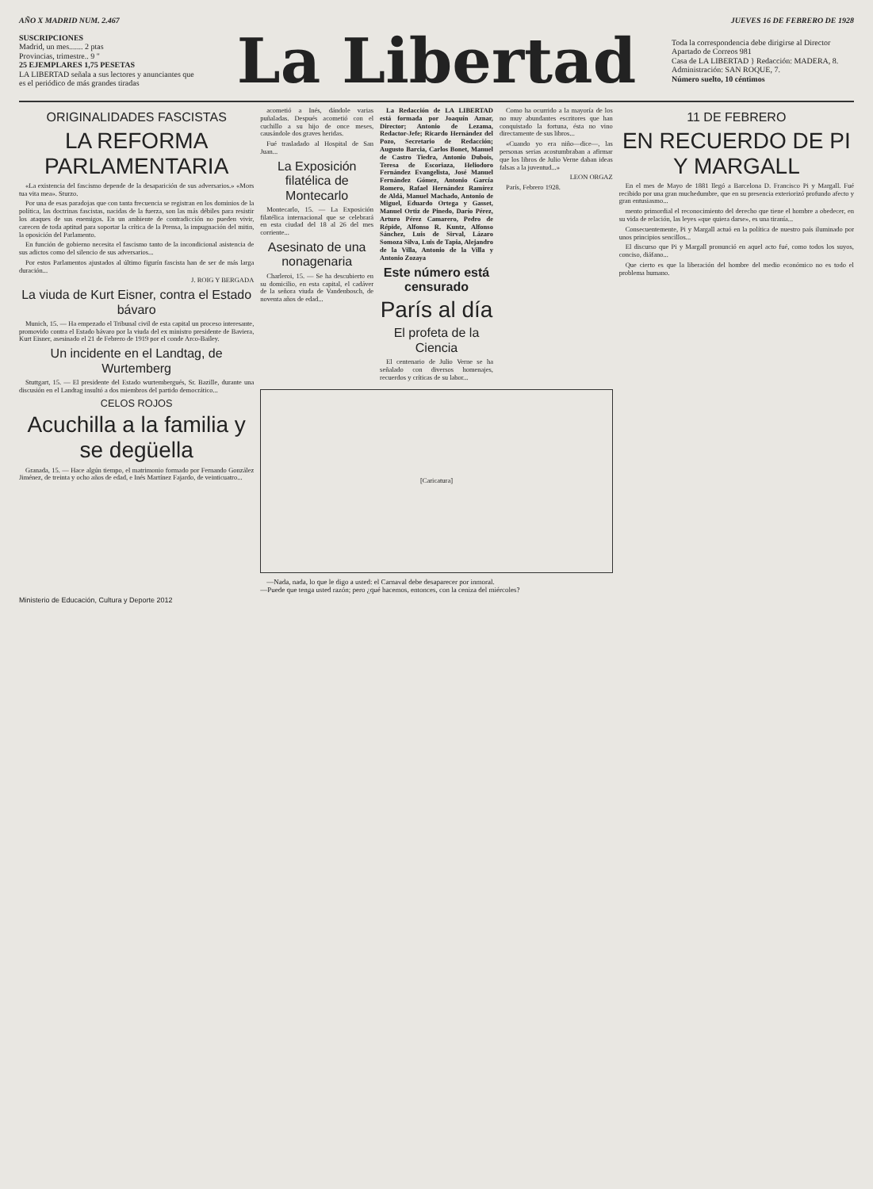AÑO X MADRID NUM. 2.467 JUEVES 16 DE FEBRERO DE 1928
SUSCRIPCIONES
Madrid, un mes....... 2 ptas
Provincias, trimestre.. 9 "
25 EJEMPLARES 1,75 PESETAS
LA LIBERTAD señala a sus lectores y anunciantes que es el periódico de más grandes tiradas
La Libertad
Toda la correspondencia debe dirigirse al Director
Apartado de Correos 981
Casa de LA LIBERTAD } Redacción: MADERA, 8. Administración: SAN ROQUE, 7.
Número suelto, 10 céntimos
ORIGINALIDADES FASCISTAS
LA REFORMA PARLAMENTARIA
«La existencia del fascismo depende de la desaparición de sus adversarios.» «Mors tua vita mea». Sturzo.
Por una de esas paradojas que con tanta frecuencia se registran en los dominios de la política, las doctrinas fascistas, nacidas de la fuerza, son las más débiles para resistir los ataques de sus enemigos. En un ambiente de contradicción no pueden vivir, carecen de toda aptitud para soportar la crítica de la Prensa, la impugnación del mitin, la oposición del Parlamento.
En función de gobierno necesita el fascismo tanto de la incondicional asistencia de sus adictos como del silencio de sus adversarios...
Por estos Parlamentos ajustados al último figurín fascista han de ser de más larga duración...
J. ROIG Y BERGADA
La viuda de Kurt Eisner, contra el Estado bávaro
Munich, 15. — Ha empezado el Tribunal civil de esta capital un proceso interesante, promovido contra el Estado bávaro por la viuda del ex ministro presidente de Baviera, Kurt Eisner, asesinado el 21 de Febrero de 1919 por el conde Arco-Bailey.
Un incidente en el Landtag, de Wurtemberg
Stuttgart, 15. — El presidente del Estado wurtembergués, Sr. Bazille, durante una discusión en el Landtag insultó a dos miembros del partido democrático...
CELOS ROJOS
Acuchilla a la familia y se degüella
Granada, 15. — Hace algún tiempo, el matrimonio formado por Fernando González Jiménez, de treinta y ocho años de edad, e Inés Martínez Fajardo, de veinticuatro...
acometió a Inés, dándole varias puñaladas. Después acometió con el cuchillo a su hijo de once meses, causándole dos graves heridas.
Fué trasladado al Hospital de San Juan...
La Exposición filatélica de Montecarlo
Montecarlo, 15. — La Exposición filatélica internacional que se celebrará en esta ciudad del 18 al 26 del mes corriente...
Asesinato de una nonagenaria
Charleroi, 15. — Se ha descubierto en su domicilio, en esta capital, el cadáver de la señora viuda de Vandenbosch, de noventa años de edad...
La Redacción de LA LIBERTAD está formada por Joaquín Aznar, Director; Antonio de Lezama, Redactor-Jefe; Ricardo Hernández del Pozo, Secretario de Redacción; Augusto Barcia, Carlos Bonet, Manuel de Castro Tiedra, Antonio Dubois, Teresa de Escoriaza, Heliodoro Fernández Evangelista, José Manuel Fernández Gómez, Antonio García Romero, Rafael Hernández Ramírez de Aldá, Manuel Machado, Antonio de Miguel, Eduardo Ortega y Gasset, Manuel Ortiz de Pinedo, Darío Pérez, Arturo Pérez Camarero, Pedro de Répide, Alfonso R. Kuntz, Alfonso Sánchez, Luis de Sirval, Lázaro Somoza Silva, Luis de Tapia, Alejandro de la Villa, Antonio de la Villa y Antonio Zozaya
Este número está censurado
París al día
El profeta de la Ciencia
El centenario de Julio Verne se ha señalado con diversos homenajes, recuerdos y críticas de su labor...
Como ha ocurrido a la mayoría de los no muy abundantes escritores que han conquistado la fortuna, ésta no vino directamente de sus libros...
«Cuando yo era niño—dice—, las personas serias acostumbraban a afirmar que los libros de Julio Verne daban ideas falsas a la juventud...»
LEON ORGAZ
París, Febrero 1928.
[Caricatura]
—Nada, nada, lo que le digo a usted: el Carnaval debe desaparecer por inmoral.
—Puede que tenga usted razón; pero ¿qué hacemos, entonces, con la ceniza del miércoles?
11 DE FEBRERO
EN RECUERDO DE PI Y MARGALL
En el mes de Mayo de 1881 llegó a Barcelona D. Francisco Pi y Margall. Fué recibido por una gran muchedumbre, que en su presencia exteriorizó profundo afecto y gran entusiasmo...
mento primordial el reconocimiento del derecho que tiene el hombre a obedecer, en su vida de relación, las leyes «que quiera darse», es una tiranía...
Consecuentemente, Pi y Margall actuó en la política de nuestro país iluminado por unos principios sencillos...
El discurso que Pi y Margall pronunció en aquel acto fué, como todos los suyos, conciso, diáfano...
Que cierto es que la liberación del hombre del medio económico no es todo el problema humano.
Ministerio de Educación, Cultura y Deporte 2012